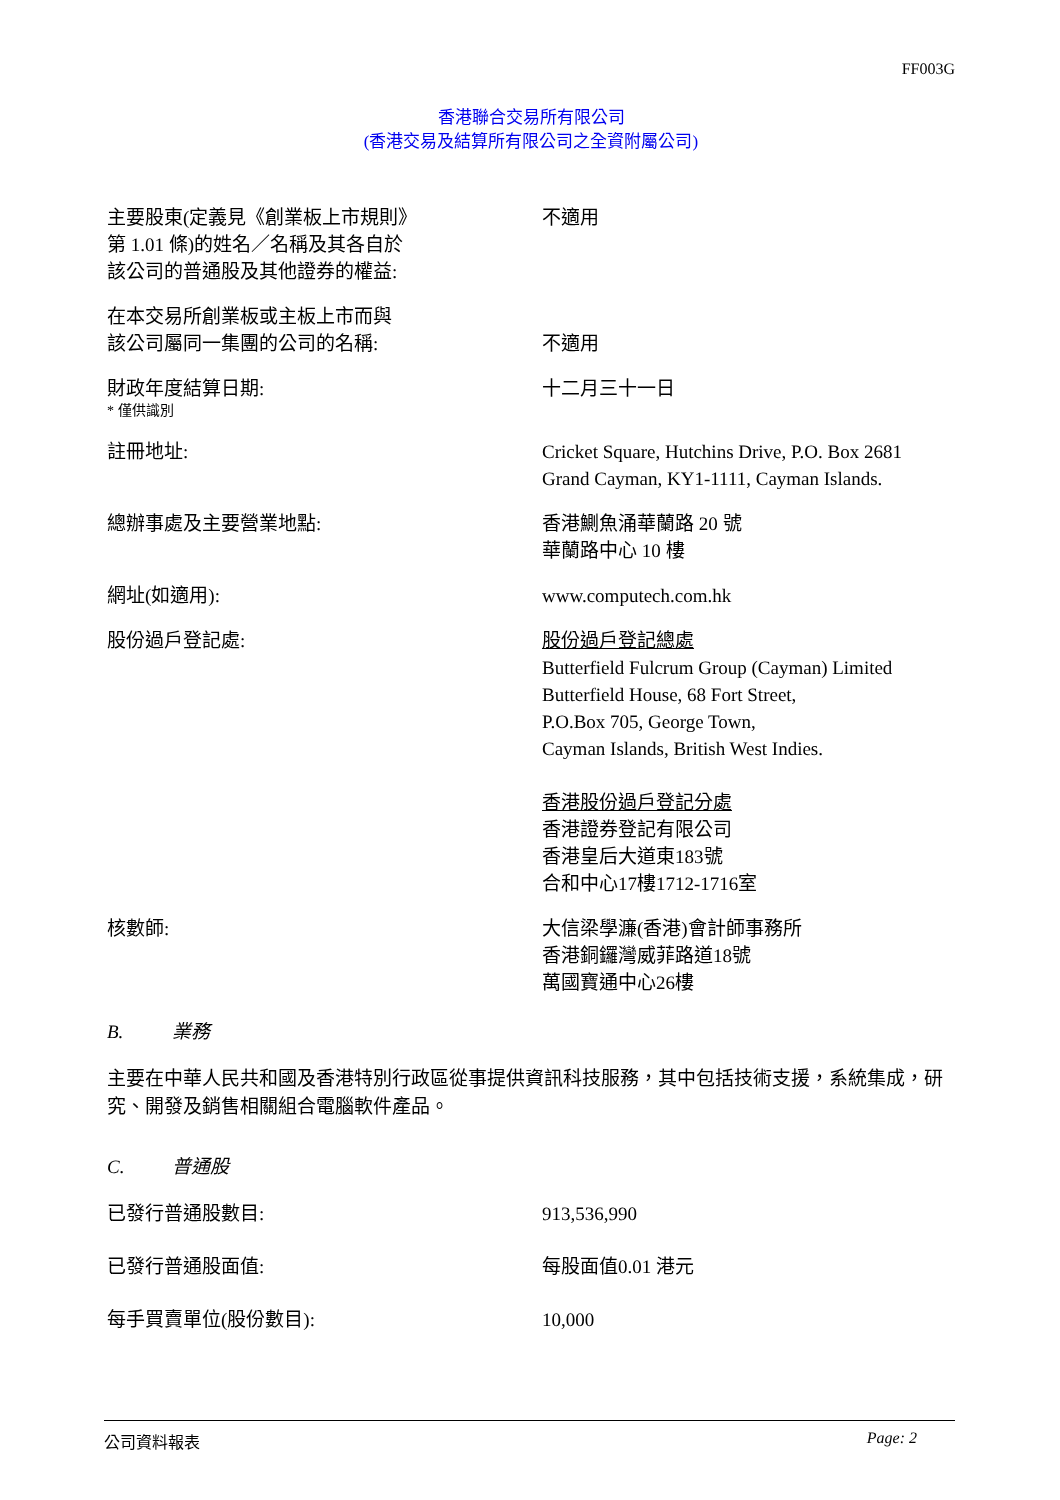FF003G
香港聯合交易所有限公司
(香港交易及結算所有限公司之全資附屬公司)
主要股東(定義見《創業板上市規則》
第 1.01 條)的姓名／名稱及其各自於
該公司的普通股及其他證券的權益:
不適用
在本交易所創業板或主板上市而與
該公司屬同一集團的公司的名稱:
不適用
財政年度結算日期:
* 僅供識別
十二月三十一日
註冊地址: Cricket Square, Hutchins Drive, P.O. Box 2681
Grand Cayman, KY1-1111, Cayman Islands.
總辦事處及主要營業地點: 香港鰂魚涌華蘭路 20 號
華蘭路中心 10 樓
網址(如適用): www.computech.com.hk
股份過戶登記處: 股份過戶登記總處
Butterfield Fulcrum Group (Cayman) Limited
Butterfield House, 68 Fort Street,
P.O.Box 705, George Town,
Cayman Islands, British West Indies.
香港股份過戶登記分處
香港證券登記有限公司
香港皇后大道東183號
合和中心17樓1712-1716室
核數師: 大信梁學濂(香港)會計師事務所
香港銅鑼灣威菲路道18號
萬國寶通中心26樓
B. 業務
主要在中華人民共和國及香港特別行政區從事提供資訊科技服務，其中包括技術支援，系統集成，研究、開發及銷售相關組合電腦軟件產品。
C. 普通股
已發行普通股數目: 913,536,990
已發行普通股面值: 每股面值0.01 港元
每手買賣單位(股份數目): 10,000
公司資料報表 Page: 2